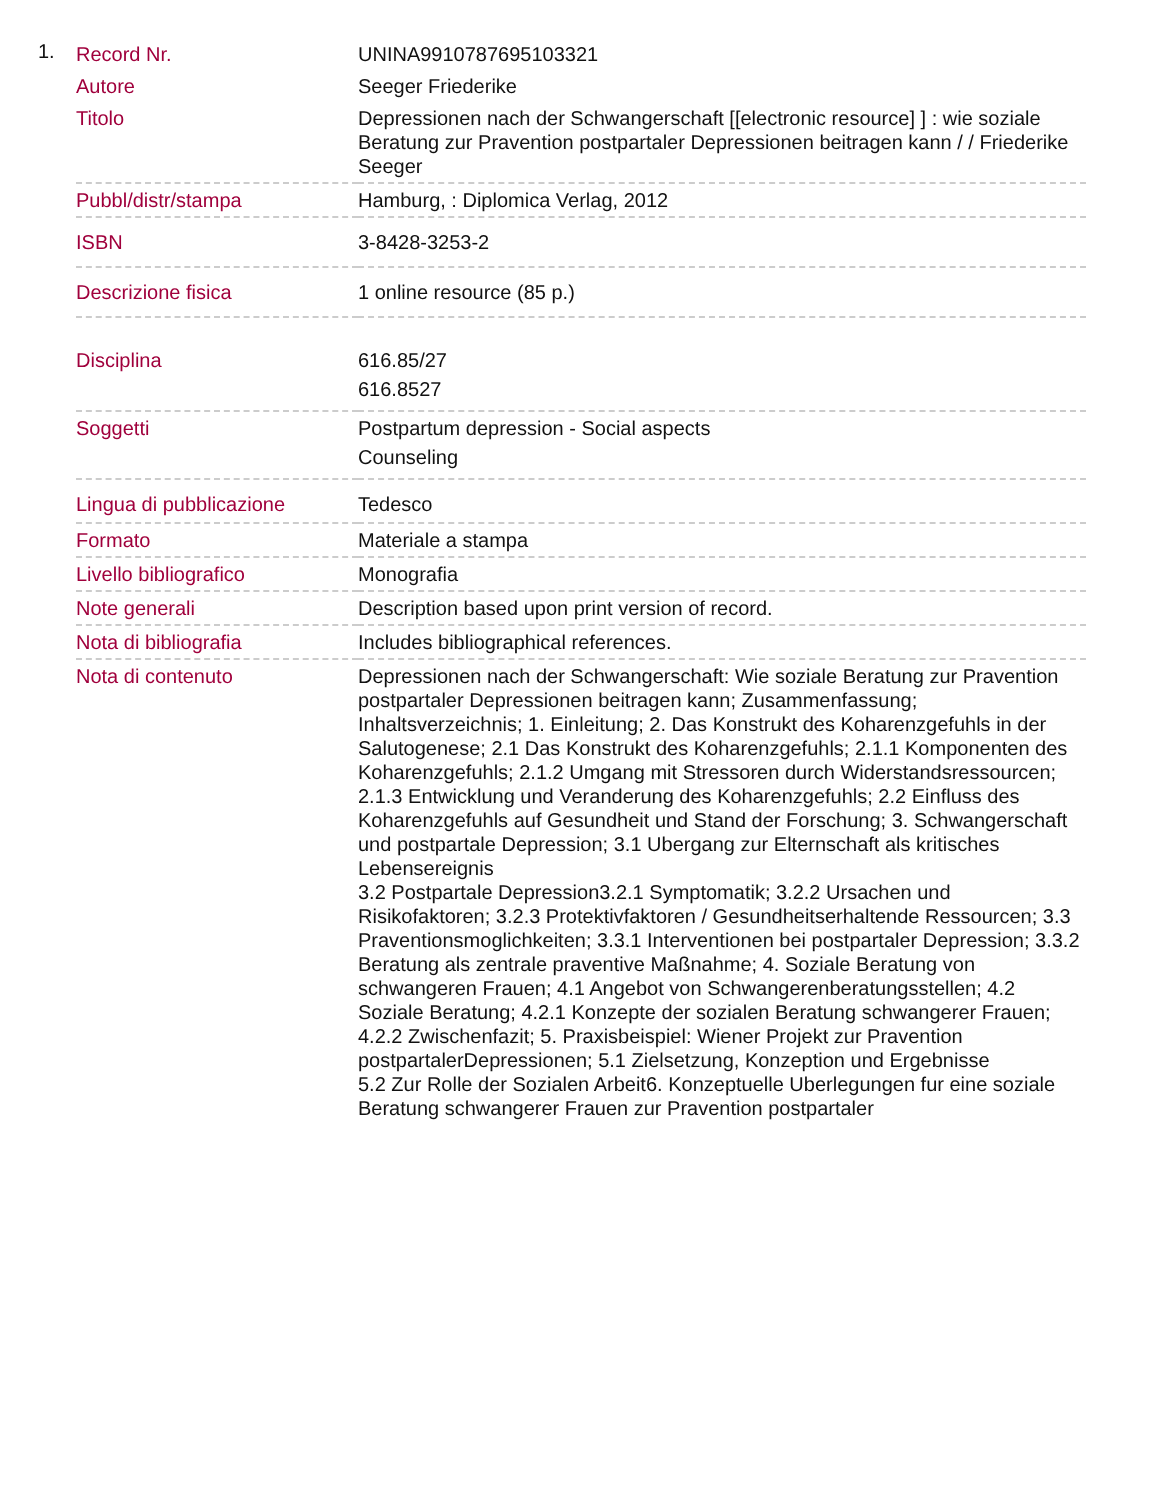1.
| Record Nr. | UNINA9910787695103321 |
| Autore | Seeger Friederike |
| Titolo | Depressionen nach der Schwangerschaft [[electronic resource] ] : wie soziale Beratung zur Pravention postpartaler Depressionen beitragen kann / / Friederike Seeger |
| Pubbl/distr/stampa | Hamburg, : Diplomica Verlag, 2012 |
| ISBN | 3-8428-3253-2 |
| Descrizione fisica | 1 online resource (85 p.) |
| Disciplina | 616.85/27 616.8527 |
| Soggetti | Postpartum depression - Social aspects Counseling |
| Lingua di pubblicazione | Tedesco |
| Formato | Materiale a stampa |
| Livello bibliografico | Monografia |
| Note generali | Description based upon print version of record. |
| Nota di bibliografia | Includes bibliographical references. |
| Nota di contenuto | Depressionen nach der Schwangerschaft: Wie soziale Beratung zur Pravention postpartaler Depressionen beitragen kann; Zusammenfassung; Inhaltsverzeichnis; 1. Einleitung; 2. Das Konstrukt des Koharenzgefuhls in der Salutogenese; 2.1 Das Konstrukt des Koharenzgefuhls; 2.1.1 Komponenten des Koharenzgefuhls; 2.1.2 Umgang mit Stressoren durch Widerstandsressourcen; 2.1.3 Entwicklung und Veranderung des Koharenzgefuhls; 2.2 Einfluss des Koharenzgefuhls auf Gesundheit und Stand der Forschung; 3. Schwangerschaft und postpartale Depression; 3.1 Ubergang zur Elternschaft als kritisches Lebensereignis 3.2 Postpartale Depression3.2.1 Symptomatik; 3.2.2 Ursachen und Risikofaktoren; 3.2.3 Protektivfaktoren / Gesundheitserhaltende Ressourcen; 3.3 Praventionsmoglichkeiten; 3.3.1 Interventionen bei postpartaler Depression; 3.3.2 Beratung als zentrale praventive Maßnahme; 4. Soziale Beratung von schwangeren Frauen; 4.1 Angebot von Schwangerenberatungsstellen; 4.2 Soziale Beratung; 4.2.1 Konzepte der sozialen Beratung schwangerer Frauen; 4.2.2 Zwischenfazit; 5. Praxisbeispiel: Wiener Projekt zur Pravention postpartalerDepressionen; 5.1 Zielsetzung, Konzeption und Ergebnisse 5.2 Zur Rolle der Sozialen Arbeit6. Konzeptuelle Uberlegungen fur eine soziale Beratung schwangerer Frauen zur Pravention postpartaler |